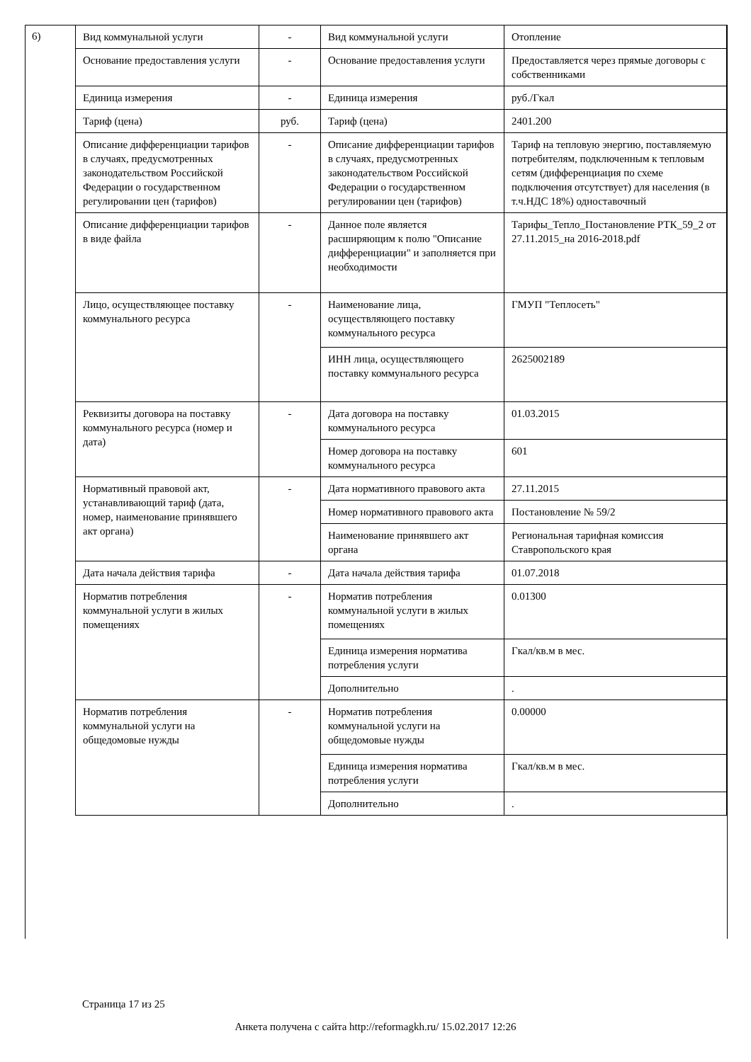6)
| Вид коммунальной услуги | - | Вид коммунальной услуги | Отопление |
| Основание предоставления услуги | - | Основание предоставления услуги | Предоставляется через прямые договоры с собственниками |
| Единица измерения | - | Единица измерения | руб./Гкал |
| Тариф (цена) | руб. | Тариф (цена) | 2401.200 |
| Описание дифференциации тарифов в случаях, предусмотренных законодательством Российской Федерации о государственном регулировании цен (тарифов) | - | Описание дифференциации тарифов в случаях, предусмотренных законодательством Российской Федерации о государственном регулировании цен (тарифов) | Тариф на тепловую энергию, поставляемую потребителям, подключенным к тепловым сетям (дифференциация по схеме подключения отсутствует) для населения (в т.ч.НДС 18%) одноставочный |
| Описание дифференциации тарифов в виде файла | - | Данное поле является расширяющим к полю "Описание дифференциации" и заполняется при необходимости | Тарифы_Тепло_Постановление РТК_59_2 от 27.11.2015_на 2016-2018.pdf |
| Лицо, осуществляющее поставку коммунального ресурса | - | Наименование лица, осуществляющего поставку коммунального ресурса | ГМУП "Теплосеть" |
| | | ИНН лица, осуществляющего поставку коммунального ресурса | 2625002189 |
| Реквизиты договора на поставку коммунального ресурса (номер и дата) | - | Дата договора на поставку коммунального ресурса | 01.03.2015 |
| | | Номер договора на поставку коммунального ресурса | 601 |
| Нормативный правовой акт, устанавливающий тариф (дата, номер, наименование принявшего акт органа) | - | Дата нормативного правового акта | 27.11.2015 |
| | | Номер нормативного правового акта | Постановление № 59/2 |
| | | Наименование принявшего акт органа | Региональная тарифная комиссия Ставропольского края |
| Дата начала действия тарифа | - | Дата начала действия тарифа | 01.07.2018 |
| Норматив потребления коммунальной услуги в жилых помещениях | - | Норматив потребления коммунальной услуги в жилых помещениях | 0.01300 |
| | | Единица измерения норматива потребления услуги | Гкал/кв.м в мес. |
| | | Дополнительно | . |
| Норматив потребления коммунальной услуги на общедомовые нужды | - | Норматив потребления коммунальной услуги на общедомовые нужды | 0.00000 |
| | | Единица измерения норматива потребления услуги | Гкал/кв.м в мес. |
| | | Дополнительно | . |
Страница 17 из 25
Анкета получена с сайта http://reformagkh.ru/ 15.02.2017 12:26